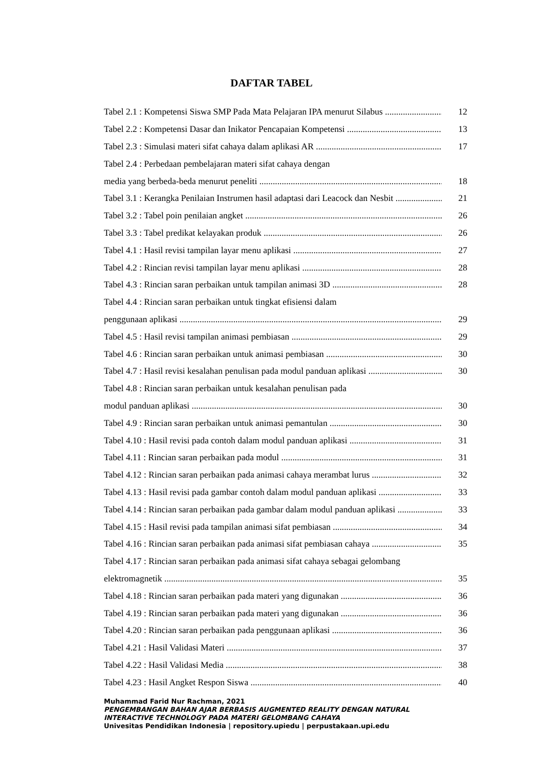DAFTAR TABEL
Tabel 2.1 : Kompetensi Siswa SMP Pada Mata Pelajaran IPA menurut Silabus 12
Tabel 2.2 : Kompetensi Dasar dan Inikator Pencapaian Kompetensi 13
Tabel 2.3 : Simulasi materi sifat cahaya dalam aplikasi AR 17
Tabel 2.4 : Perbedaan pembelajaran materi sifat cahaya dengan
media yang berbeda-beda menurut peneliti 18
Tabel 3.1 : Kerangka Penilaian Instrumen hasil adaptasi dari Leacock dan Nesbit 21
Tabel 3.2 : Tabel poin penilaian angket 26
Tabel 3.3 : Tabel predikat kelayakan produk 26
Tabel 4.1 : Hasil revisi tampilan layar menu aplikasi 27
Tabel 4.2 : Rincian revisi tampilan layar menu aplikasi 28
Tabel 4.3 : Rincian saran perbaikan untuk tampilan animasi 3D 28
Tabel 4.4 : Rincian saran perbaikan untuk tingkat efisiensi dalam
penggunaan aplikasi 29
Tabel 4.5 : Hasil revisi tampilan animasi pembiasan 29
Tabel 4.6 : Rincian saran perbaikan untuk animasi pembiasan 30
Tabel 4.7 : Hasil revisi kesalahan penulisan pada modul panduan aplikasi 30
Tabel 4.8 : Rincian saran perbaikan untuk kesalahan penulisan pada
modul panduan aplikasi 30
Tabel 4.9 : Rincian saran perbaikan untuk animasi pemantulan 30
Tabel 4.10 : Hasil revisi pada contoh dalam modul panduan aplikasi 31
Tabel 4.11 : Rincian saran perbaikan pada modul 31
Tabel 4.12 : Rincian saran perbaikan pada animasi cahaya merambat lurus 32
Tabel 4.13 : Hasil revisi pada gambar contoh dalam modul panduan aplikasi 33
Tabel 4.14 : Rincian saran perbaikan pada gambar dalam modul panduan aplikasi 33
Tabel 4.15 : Hasil revisi pada tampilan animasi sifat pembiasan 34
Tabel 4.16 : Rincian saran perbaikan pada animasi sifat pembiasan cahaya 35
Tabel 4.17 : Rincian saran perbaikan pada animasi sifat cahaya sebagai gelombang
elektromagnetik 35
Tabel 4.18 : Rincian saran perbaikan pada materi yang digunakan 36
Tabel 4.19 : Rincian saran perbaikan pada materi yang digunakan 36
Tabel 4.20 : Rincian saran perbaikan pada penggunaan aplikasi 36
Tabel 4.21 : Hasil Validasi Materi 37
Tabel 4.22 : Hasil Validasi Media 38
Tabel 4.23 : Hasil Angket Respon Siswa 40
Muhammad Farid Nur Rachman, 2021
PENGEMBANGAN BAHAN AJAR BERBASIS AUGMENTED REALITY DENGAN NATURAL
INTERACTIVE TECHNOLOGY PADA MATERI GELOMBANG CAHAYA
Univesitas Pendidikan Indonesia | repository.upiedu | perpustakaan.upi.edu